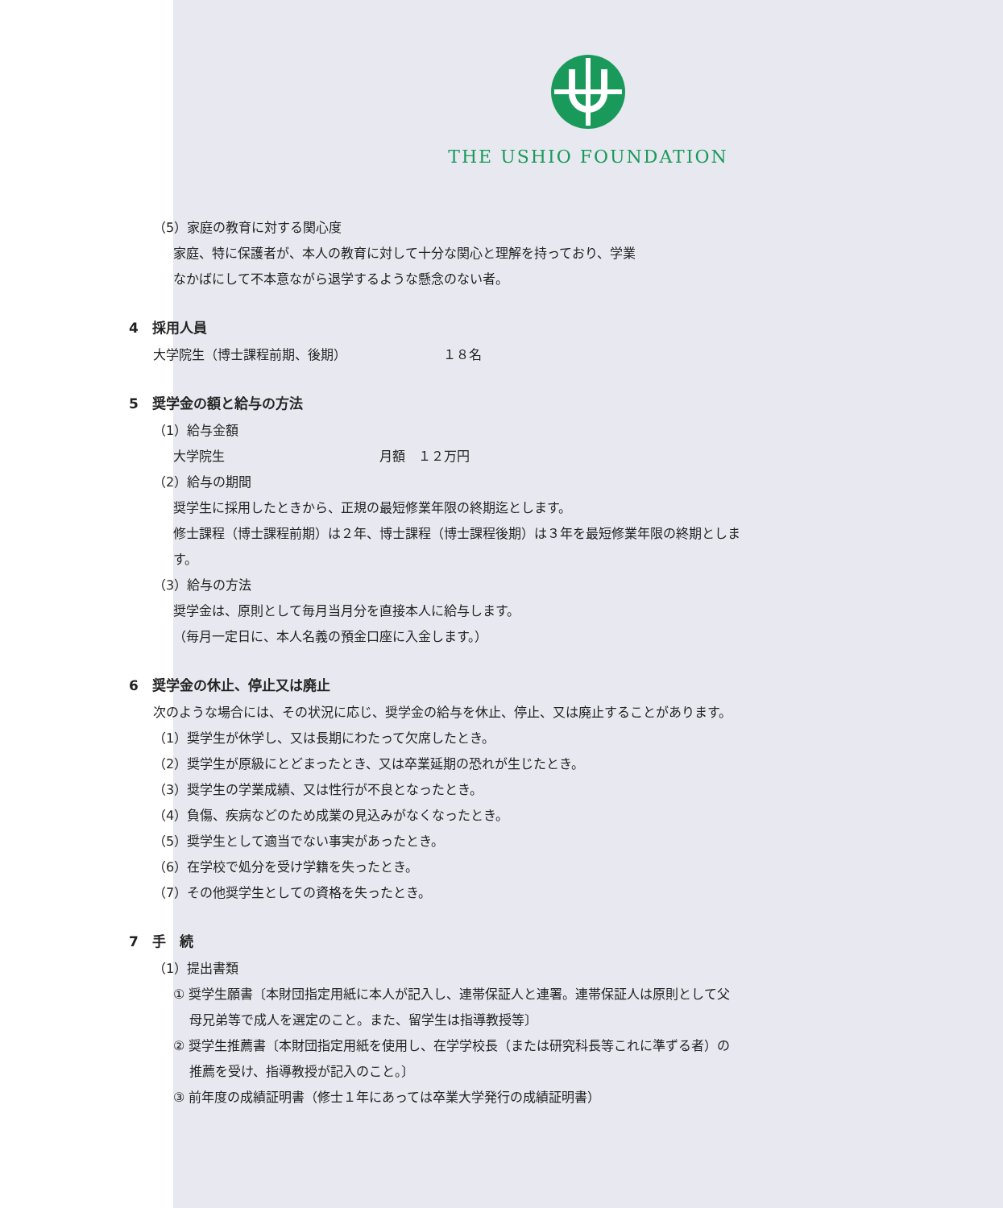THE USHIO FOUNDATION
（5）家庭の教育に対する関心度
家庭、特に保護者が、本人の教育に対して十分な関心と理解を持っており、学業
なかばにして不本意ながら退学するような懸念のない者。
4　採用人員
大学院生（博士課程前期、後期）　　　　　　　　１８名
5　奨学金の額と給与の方法
（1）給与金額
大学院生　　　　　　　　　　　　月額　１２万円
（2）給与の期間
奨学生に採用したときから、正規の最短修業年限の終期迄とします。
修士課程（博士課程前期）は２年、博士課程（博士課程後期）は３年を最短修業年限の終期とします。
（3）給与の方法
奨学金は、原則として毎月当月分を直接本人に給与します。
（毎月一定日に、本人名義の預金口座に入金します。）
6　奨学金の休止、停止又は廃止
次のような場合には、その状況に応じ、奨学金の給与を休止、停止、又は廃止することがあります。
（1）奨学生が休学し、又は長期にわたって欠席したとき。
（2）奨学生が原級にとどまったとき、又は卒業延期の恐れが生じたとき。
（3）奨学生の学業成績、又は性行が不良となったとき。
（4）負傷、疾病などのため成業の見込みがなくなったとき。
（5）奨学生として適当でない事実があったとき。
（6）在学校で処分を受け学籍を失ったとき。
（7）その他奨学生としての資格を失ったとき。
7　手　続
（1）提出書類
① 奨学生願書〔本財団指定用紙に本人が記入し、連帯保証人と連署。連帯保証人は原則として父母兄弟等で成人を選定のこと。また、留学生は指導教授等〕
② 奨学生推薦書〔本財団指定用紙を使用し、在学学校長（または研究科長等これに準ずる者）の推薦を受け、指導教授が記入のこと。〕
③ 前年度の成績証明書（修士１年にあっては卒業大学発行の成績証明書）